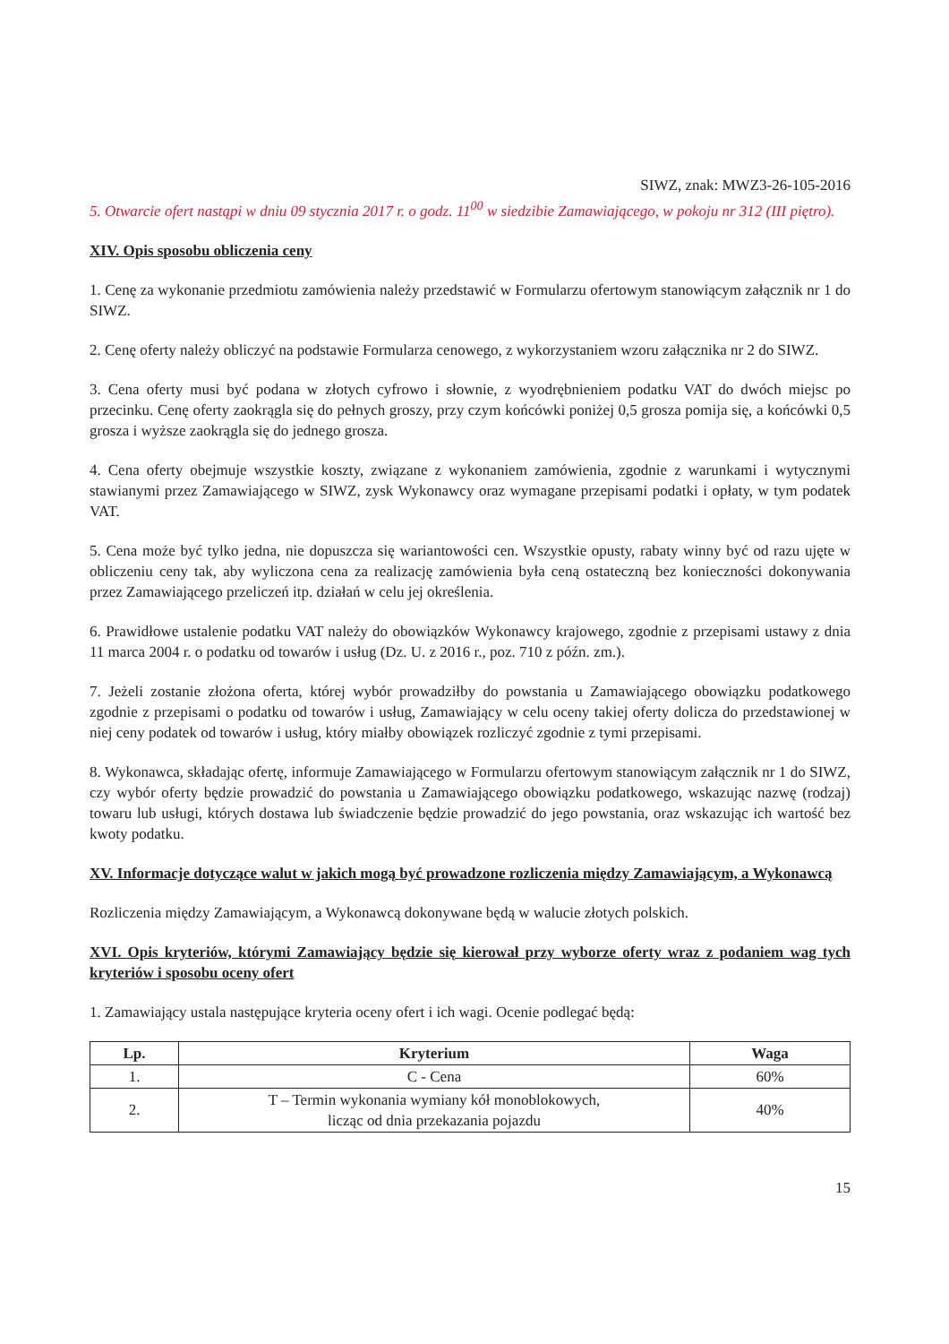SIWZ, znak: MWZ3-26-105-2016
5. Otwarcie ofert nastąpi w dniu 09 stycznia 2017 r. o godz. 11<sup>00</sup> w siedzibie Zamawiającego, w pokoju nr 312 (III piętro).
XIV. Opis sposobu obliczenia ceny
1. Cenę za wykonanie przedmiotu zamówienia należy przedstawić w Formularzu ofertowym stanowiącym załącznik nr 1 do SIWZ.
2. Cenę oferty należy obliczyć na podstawie Formularza cenowego, z wykorzystaniem wzoru załącznika nr 2 do SIWZ.
3. Cena oferty musi być podana w złotych cyfrowo i słownie, z wyodrębnieniem podatku VAT do dwóch miejsc po przecinku. Cenę oferty zaokrągla się do pełnych groszy, przy czym końcówki poniżej 0,5 grosza pomija się, a końcówki 0,5 grosza i wyższe zaokrągla się do jednego grosza.
4. Cena oferty obejmuje wszystkie koszty, związane z wykonaniem zamówienia, zgodnie z warunkami i wytycznymi stawianymi przez Zamawiającego w SIWZ, zysk Wykonawcy oraz wymagane przepisami podatki i opłaty, w tym podatek VAT.
5. Cena może być tylko jedna, nie dopuszcza się wariantowości cen. Wszystkie opusty, rabaty winny być od razu ujęte w obliczeniu ceny tak, aby wyliczona cena za realizację zamówienia była ceną ostateczną bez konieczności dokonywania przez Zamawiającego przeliczeń itp. działań w celu jej określenia.
6. Prawidłowe ustalenie podatku VAT należy do obowiązków Wykonawcy krajowego, zgodnie z przepisami ustawy z dnia 11 marca 2004 r. o podatku od towarów i usług (Dz. U. z 2016 r., poz. 710 z późn. zm.).
7. Jeżeli zostanie złożona oferta, której wybór prowadziłby do powstania u Zamawiającego obowiązku podatkowego zgodnie z przepisami o podatku od towarów i usług, Zamawiający w celu oceny takiej oferty dolicza do przedstawionej w niej ceny podatek od towarów i usług, który miałby obowiązek rozliczyć zgodnie z tymi przepisami.
8. Wykonawca, składając ofertę, informuje Zamawiającego w Formularzu ofertowym stanowiącym załącznik nr 1 do SIWZ, czy wybór oferty będzie prowadzić do powstania u Zamawiającego obowiązku podatkowego, wskazując nazwę (rodzaj) towaru lub usługi, których dostawa lub świadczenie będzie prowadzić do jego powstania, oraz wskazując ich wartość bez kwoty podatku.
XV. Informacje dotyczące walut w jakich mogą być prowadzone rozliczenia między Zamawiającym, a Wykonawcą
Rozliczenia między Zamawiającym, a Wykonawcą dokonywane będą w walucie złotych polskich.
XVI. Opis kryteriów, którymi Zamawiający będzie się kierował przy wyborze oferty wraz z podaniem wag tych kryteriów i sposobu oceny ofert
1. Zamawiający ustala następujące kryteria oceny ofert i ich wagi. Ocenie podlegać będą:
| Lp. | Kryterium | Waga |
| --- | --- | --- |
| 1. | C - Cena | 60% |
| 2. | T – Termin wykonania wymiany kół monoblokowych, licząc od dnia przekazania pojazdu | 40% |
15